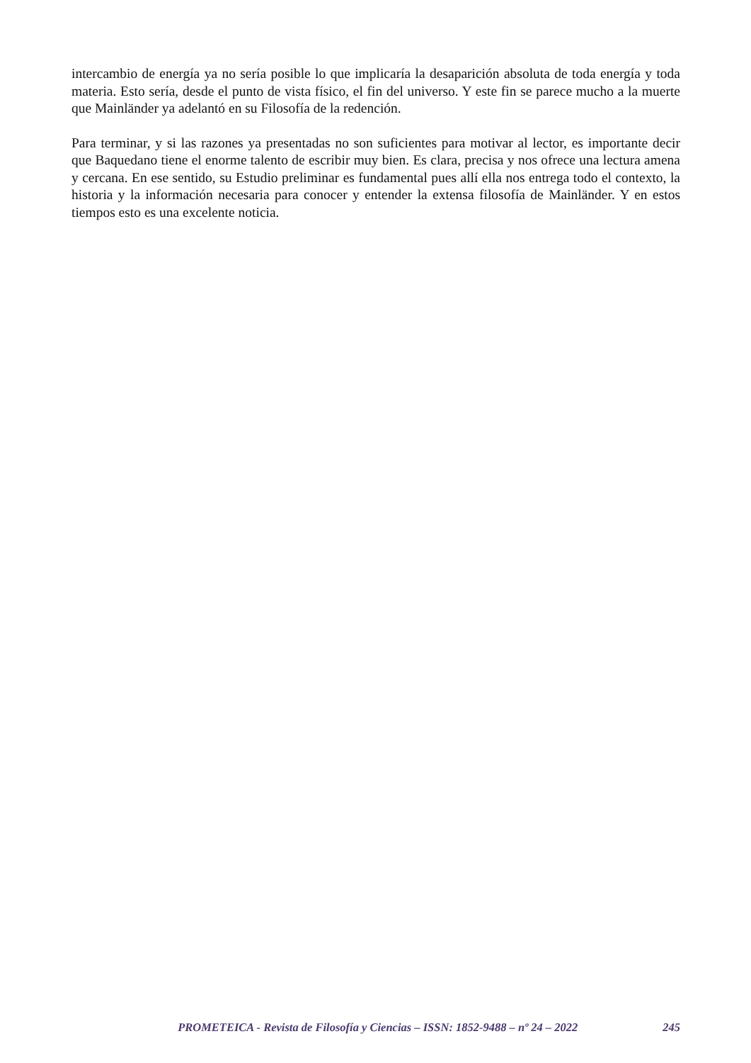intercambio de energía ya no sería posible lo que implicaría la desaparición absoluta de toda energía y toda materia. Esto sería, desde el punto de vista físico, el fin del universo. Y este fin se parece mucho a la muerte que Mainländer ya adelantó en su Filosofía de la redención.
Para terminar, y si las razones ya presentadas no son suficientes para motivar al lector, es importante decir que Baquedano tiene el enorme talento de escribir muy bien. Es clara, precisa y nos ofrece una lectura amena y cercana. En ese sentido, su Estudio preliminar es fundamental pues allí ella nos entrega todo el contexto, la historia y la información necesaria para conocer y entender la extensa filosofía de Mainländer. Y en estos tiempos esto es una excelente noticia.
PROMETEICA - Revista de Filosofía y Ciencias – ISSN: 1852-9488 – nº 24 – 2022 245